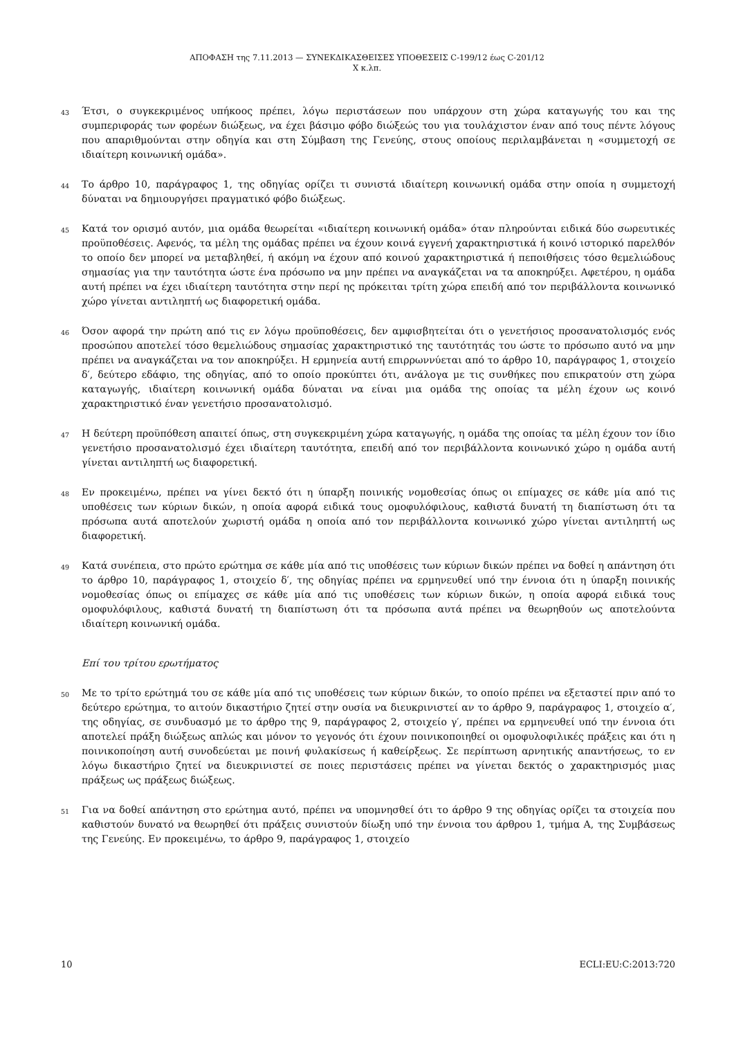ΑΠΟΦΑΣΗ της 7.11.2013 — ΣΥΝΕΚΔΙΚΑΣΘΕΙΣΕΣ ΥΠΟΘΕΣΕΙΣ C-199/12 έως C-201/12
X κ.λπ.
43
Έτσι, ο συγκεκριμένος υπήκοος πρέπει, λόγω περιστάσεων που υπάρχουν στη χώρα καταγωγής του και της συμπεριφοράς των φορέων διώξεως, να έχει βάσιμο φόβο διώξεώς του για τουλάχιστον έναν από τους πέντε λόγους που απαριθμούνται στην οδηγία και στη Σύμβαση της Γενεύης, στους οποίους περιλαμβάνεται η «συμμετοχή σε ιδιαίτερη κοινωνική ομάδα».
44
Το άρθρο 10, παράγραφος 1, της οδηγίας ορίζει τι συνιστά ιδιαίτερη κοινωνική ομάδα στην οποία η συμμετοχή δύναται να δημιουργήσει πραγματικό φόβο διώξεως.
45
Κατά τον ορισμό αυτόν, μια ομάδα θεωρείται «ιδιαίτερη κοινωνική ομάδα» όταν πληρούνται ειδικά δύο σωρευτικές προϋποθέσεις. Αφενός, τα μέλη της ομάδας πρέπει να έχουν κοινά εγγενή χαρακτηριστικά ή κοινό ιστορικό παρελθόν το οποίο δεν μπορεί να μεταβληθεί, ή ακόμη να έχουν από κοινού χαρακτηριστικά ή πεποιθήσεις τόσο θεμελιώδους σημασίας για την ταυτότητα ώστε ένα πρόσωπο να μην πρέπει να αναγκάζεται να τα αποκηρύξει. Αφετέρου, η ομάδα αυτή πρέπει να έχει ιδιαίτερη ταυτότητα στην περί ης πρόκειται τρίτη χώρα επειδή από τον περιβάλλοντα κοινωνικό χώρο γίνεται αντιληπτή ως διαφορετική ομάδα.
46
Όσον αφορά την πρώτη από τις εν λόγω προϋποθέσεις, δεν αμφισβητείται ότι ο γενετήσιος προσανατολισμός ενός προσώπου αποτελεί τόσο θεμελιώδους σημασίας χαρακτηριστικό της ταυτότητάς του ώστε το πρόσωπο αυτό να μην πρέπει να αναγκάζεται να τον αποκηρύξει. Η ερμηνεία αυτή επιρρωννύεται από το άρθρο 10, παράγραφος 1, στοιχείο δ′, δεύτερο εδάφιο, της οδηγίας, από το οποίο προκύπτει ότι, ανάλογα με τις συνθήκες που επικρατούν στη χώρα καταγωγής, ιδιαίτερη κοινωνική ομάδα δύναται να είναι μια ομάδα της οποίας τα μέλη έχουν ως κοινό χαρακτηριστικό έναν γενετήσιο προσανατολισμό.
47
Η δεύτερη προϋπόθεση απαιτεί όπως, στη συγκεκριμένη χώρα καταγωγής, η ομάδα της οποίας τα μέλη έχουν τον ίδιο γενετήσιο προσανατολισμό έχει ιδιαίτερη ταυτότητα, επειδή από τον περιβάλλοντα κοινωνικό χώρο η ομάδα αυτή γίνεται αντιληπτή ως διαφορετική.
48
Εν προκειμένω, πρέπει να γίνει δεκτό ότι η ύπαρξη ποινικής νομοθεσίας όπως οι επίμαχες σε κάθε μία από τις υποθέσεις των κύριων δικών, η οποία αφορά ειδικά τους ομοφυλόφιλους, καθιστά δυνατή τη διαπίστωση ότι τα πρόσωπα αυτά αποτελούν χωριστή ομάδα η οποία από τον περιβάλλοντα κοινωνικό χώρο γίνεται αντιληπτή ως διαφορετική.
49
Κατά συνέπεια, στο πρώτο ερώτημα σε κάθε μία από τις υποθέσεις των κύριων δικών πρέπει να δοθεί η απάντηση ότι το άρθρο 10, παράγραφος 1, στοιχείο δ′, της οδηγίας πρέπει να ερμηνευθεί υπό την έννοια ότι η ύπαρξη ποινικής νομοθεσίας όπως οι επίμαχες σε κάθε μία από τις υποθέσεις των κύριων δικών, η οποία αφορά ειδικά τους ομοφυλόφιλους, καθιστά δυνατή τη διαπίστωση ότι τα πρόσωπα αυτά πρέπει να θεωρηθούν ως αποτελούντα ιδιαίτερη κοινωνική ομάδα.
Επί του τρίτου ερωτήματος
50
Με το τρίτο ερώτημά του σε κάθε μία από τις υποθέσεις των κύριων δικών, το οποίο πρέπει να εξεταστεί πριν από το δεύτερο ερώτημα, το αιτούν δικαστήριο ζητεί στην ουσία να διευκρινιστεί αν το άρθρο 9, παράγραφος 1, στοιχείο α′, της οδηγίας, σε συνδυασμό με το άρθρο της 9, παράγραφος 2, στοιχείο γ′, πρέπει να ερμηνευθεί υπό την έννοια ότι αποτελεί πράξη διώξεως απλώς και μόνον το γεγονός ότι έχουν ποινικοποιηθεί οι ομοφυλοφιλικές πράξεις και ότι η ποινικοποίηση αυτή συνοδεύεται με ποινή φυλακίσεως ή καθείρξεως. Σε περίπτωση αρνητικής απαντήσεως, το εν λόγω δικαστήριο ζητεί να διευκρινιστεί σε ποιες περιστάσεις πρέπει να γίνεται δεκτός ο χαρακτηρισμός μιας πράξεως ως πράξεως διώξεως.
51
Για να δοθεί απάντηση στο ερώτημα αυτό, πρέπει να υπομνησθεί ότι το άρθρο 9 της οδηγίας ορίζει τα στοιχεία που καθιστούν δυνατό να θεωρηθεί ότι πράξεις συνιστούν δίωξη υπό την έννοια του άρθρου 1, τμήμα Α, της Συμβάσεως της Γενεύης. Εν προκειμένω, το άρθρο 9, παράγραφος 1, στοιχείο
10 ECLI:EU:C:2013:720